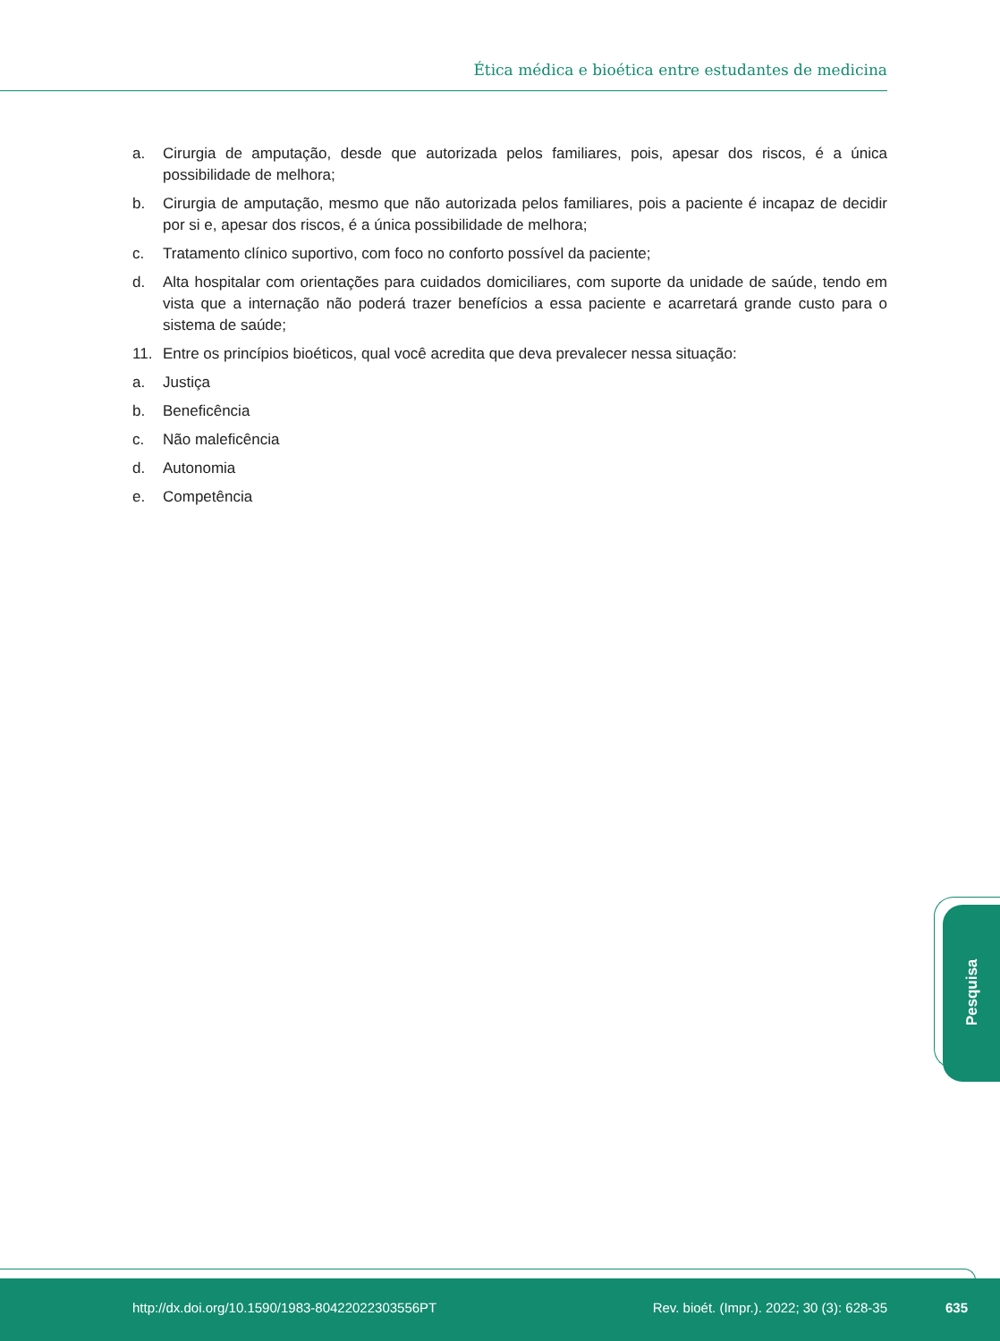Ética médica e bioética entre estudantes de medicina
a. Cirurgia de amputação, desde que autorizada pelos familiares, pois, apesar dos riscos, é a única possibilidade de melhora;
b. Cirurgia de amputação, mesmo que não autorizada pelos familiares, pois a paciente é incapaz de decidir por si e, apesar dos riscos, é a única possibilidade de melhora;
c. Tratamento clínico suportivo, com foco no conforto possível da paciente;
d. Alta hospitalar com orientações para cuidados domiciliares, com suporte da unidade de saúde, tendo em vista que a internação não poderá trazer benefícios a essa paciente e acarretará grande custo para o sistema de saúde;
11. Entre os princípios bioéticos, qual você acredita que deva prevalecer nessa situação:
a. Justiça
b. Beneficência
c. Não maleficência
d. Autonomia
e. Competência
Pesquisa
http://dx.doi.org/10.1590/1983-80422022303556PT Rev. bioét. (Impr.). 2022; 30 (3): 628-35 635